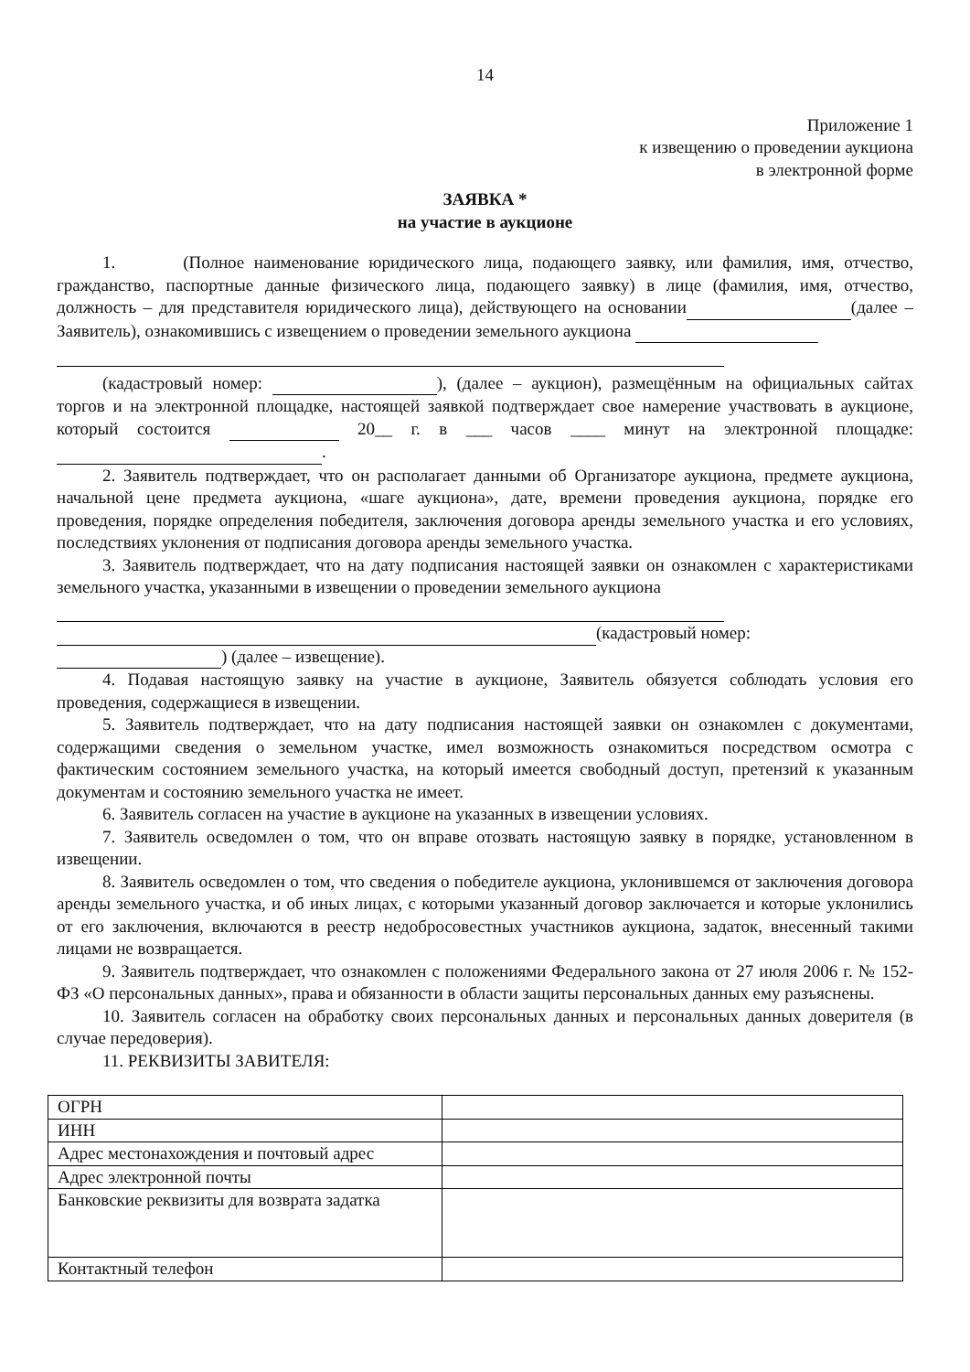14
Приложение 1
к извещению о проведении аукциона
в электронной форме
ЗАЯВКА *
на участие в аукционе
1. (Полное наименование юридического лица, подающего заявку, или фамилия, имя, отчество, гражданство, паспортные данные физического лица, подающего заявку) в лице (фамилия, имя, отчество, должность – для представителя юридического лица), действующего на основании (далее – Заявитель), ознакомившись с извещением о проведении земельного аукциона
(кадастровый номер: ), (далее – аукцион), размещённым на официальных сайтах торгов и на электронной площадке, настоящей заявкой подтверждает свое намерение участвовать в аукционе, который состоится 20__ г. в ___ часов ____ минут на электронной площадке: .
2. Заявитель подтверждает, что он располагает данными об Организаторе аукциона, предмете аукциона, начальной цене предмета аукциона, «шаге аукциона», дате, времени проведения аукциона, порядке его проведения, порядке определения победителя, заключения договора аренды земельного участка и его условиях, последствиях уклонения от подписания договора аренды земельного участка.
3. Заявитель подтверждает, что на дату подписания настоящей заявки он ознакомлен с характеристиками земельного участка, указанными в извещении о проведении земельного аукциона
(кадастровый номер: ) (далее – извещение).
4. Подавая настоящую заявку на участие в аукционе, Заявитель обязуется соблюдать условия его проведения, содержащиеся в извещении.
5. Заявитель подтверждает, что на дату подписания настоящей заявки он ознакомлен с документами, содержащими сведения о земельном участке, имел возможность ознакомиться посредством осмотра с фактическим состоянием земельного участка, на который имеется свободный доступ, претензий к указанным документам и состоянию земельного участка не имеет.
6. Заявитель согласен на участие в аукционе на указанных в извещении условиях.
7. Заявитель осведомлен о том, что он вправе отозвать настоящую заявку в порядке, установленном в извещении.
8. Заявитель осведомлен о том, что сведения о победителе аукциона, уклонившемся от заключения договора аренды земельного участка, и об иных лицах, с которыми указанный договор заключается и которые уклонились от его заключения, включаются в реестр недобросовестных участников аукциона, задаток, внесенный такими лицами не возвращается.
9. Заявитель подтверждает, что ознакомлен с положениями Федерального закона от 27 июля 2006 г. № 152-ФЗ «О персональных данных», права и обязанности в области защиты персональных данных ему разъяснены.
10. Заявитель согласен на обработку своих персональных данных и персональных данных доверителя (в случае передоверия).
11. РЕКВИЗИТЫ ЗАВИТЕЛЯ:
| ОГРН | |
| ИНН | |
| Адрес местонахождения и почтовый адрес | |
| Адрес электронной почты | |
| Банковские реквизиты для возврата задатка | |
| Контактный телефон | |